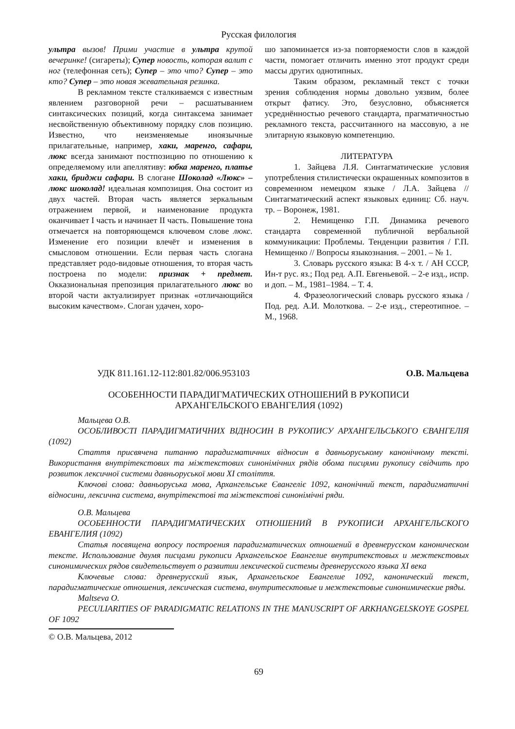Русская филология
ультра вызов! Прими участие в ультра крутой вечеринке! (сигареты); Супер новость, которая валит с ног (телефонная сеть); Супер – это что? Супер – это кто? Супер – это новая жевательная резинка.
В рекламном тексте сталкиваемся с известным явлением разговорной речи – расшатыванием синтаксических позиций, когда синтаксема занимает несвойственную объективному порядку слов позицию. Известно, что неизменяемые иноязычные прилагательные, например, хаки, маренго, сафари, люкс всегда занимают постпозицию по отношению к определяемому или апеллятиву: юбка маренго, платье хаки, бриджи сафари. В слогане Шоколад «Люкс» – люкс шоколад! идеальная композиция. Она состоит из двух частей. Вторая часть является зеркальным отражением первой, и наименование продукта оканчивает I часть и начинает II часть. Повышение тона отмечается на повторяющемся ключевом слове люкс. Изменение его позиции влечёт и изменения в смысловом отношении. Если первая часть слогана представляет родо-видовые отношения, то вторая часть построена по модели: признак + предмет. Окказиональная препозиция прилагательного люкс во второй части актуализирует признак «отличающийся высоким качеством». Слоган удачен, хоро-
шо запоминается из-за повторяемости слов в каждой части, помогает отличить именно этот продукт среди массы других однотипных.
Таким образом, рекламный текст с точки зрения соблюдения нормы довольно уязвим, более открыт фатису. Это, безусловно, объясняется усреднённостью речевого стандарта, прагматичностью рекламного текста, рассчитанного на массовую, а не элитарную языковую компетенцию.
ЛИТЕРАТУРА
1. Зайцева Л.Я. Синтагматические условия употребления стилистически окрашенных композитов в современном немецком языке / Л.А. Зайцева // Синтагматический аспект языковых единиц: Сб. науч. тр. – Воронеж, 1981.
2. Немищенко Г.П. Динамика речевого стандарта современной публичной вербальной коммуникации: Проблемы. Тенденции развития / Г.П. Немищенко // Вопросы языкознания. – 2001. – № 1.
3. Словарь русского языка: В 4-х т. / АН СССР, Ин-т рус. яз.; Под ред. А.П. Евгеньевой. – 2-е изд., испр. и доп. – М., 1981–1984. – Т. 4.
4. Фразеологический словарь русского языка / Под. ред. А.И. Молоткова. – 2-е изд., стереотипное. – М., 1968.
УДК 811.161.12-112:801.82/006.953103 О.В. Мальцева
ОСОБЕННОСТИ ПАРАДИГМАТИЧЕСКИХ ОТНОШЕНИЙ В РУКОПИСИ
АРХАНГЕЛЬСКОГО ЕВАНГЕЛИЯ (1092)
Мальцева О.В.
ОСОБЛИВОСТІ ПАРАДИГМАТИЧНИХ ВІДНОСИН В РУКОПИСУ АРХАНГЕЛЬСЬКОГО ЄВАНГЕЛІЯ (1092)
Стаття присвячена питанню парадигматичних відносин в давньоруському канонічному тексті. Використання внутрітекстових та міжтекстових синонімічних рядів обома писцями рукопису свідчить про розвиток лексичної системи давньоруської мови XI століття.
Ключові слова: давньоруська мова, Архангельське Євангеліє 1092, канонічний текст, парадигматичні відносини, лексична система, внутрітекстові та міжтекстові синонімічні ряди.
О.В. Мальцева
ОСОБЕННОСТИ ПАРАДИГМАТИЧЕСКИХ ОТНОШЕНИЙ В РУКОПИСИ АРХАНГЕЛЬСКОГО ЕВАНГЕЛИЯ (1092)
Статья посвящена вопросу построения парадигматических отношений в древнерусском каноническом тексте. Использование двумя писцами рукописи Архангельское Евангелие внутритекстовых и межтекстовых синонимических рядов свидетельствует о развитии лексической системы древнерусского языка XI века
Ключевые слова: древнерусский язык, Архангельское Евангелие 1092, канонический текст, парадигматические отношения, лексическая система, внутритесктовые и межтекстовые синонимические ряды.
Maltseva O.
PECULIARITIES OF PARADIGMATIC RELATIONS IN THE MANUSCRIPT OF ARKHANGELSKOYE GOSPEL OF 1092
© О.В. Мальцева, 2012
69